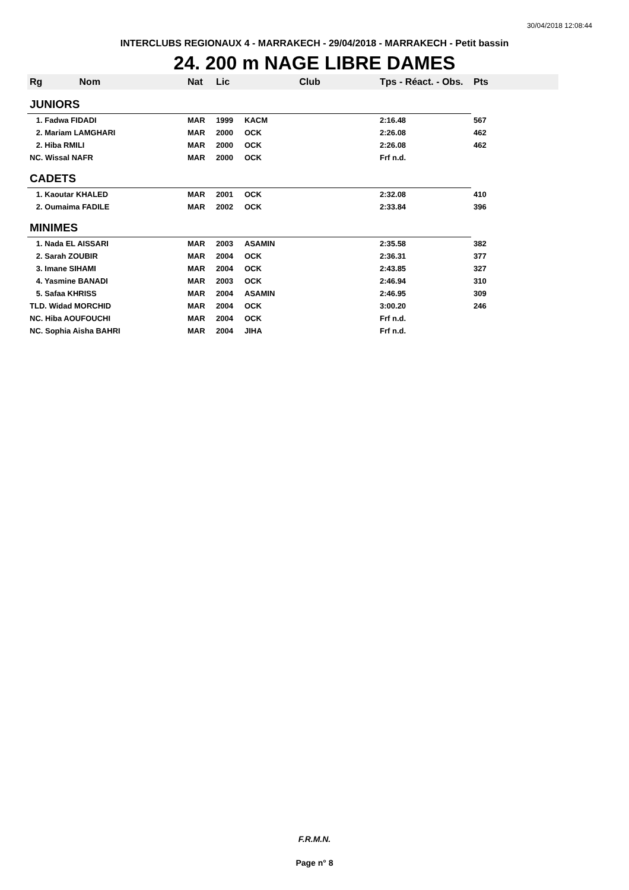30/04/2018 12:08:44
INTERCLUBS REGIONAUX 4 - MARRAKECH - 29/04/2018 - MARRAKECH - Petit bassin
24. 200 m NAGE LIBRE DAMES
| Rg Nom | | Nat | Lic | Club | Tps - Réact. - Obs. | Pts |
| --- | --- | --- | --- | --- | --- | --- |
| JUNIORS | | | | | | |
| 1. Fadwa FIDADI | | MAR | 1999 | KACM | 2:16.48 | 567 |
| 2. Mariam LAMGHARI | | MAR | 2000 | OCK | 2:26.08 | 462 |
| 2. Hiba RMILI | | MAR | 2000 | OCK | 2:26.08 | 462 |
| NC. Wissal NAFR | | MAR | 2000 | OCK | Frf n.d. | |
| CADETS | | | | | | |
| 1. Kaoutar KHALED | | MAR | 2001 | OCK | 2:32.08 | 410 |
| 2. Oumaima FADILE | | MAR | 2002 | OCK | 2:33.84 | 396 |
| MINIMES | | | | | | |
| 1. Nada EL AISSARI | | MAR | 2003 | ASAMIN | 2:35.58 | 382 |
| 2. Sarah ZOUBIR | | MAR | 2004 | OCK | 2:36.31 | 377 |
| 3. Imane SIHAMI | | MAR | 2004 | OCK | 2:43.85 | 327 |
| 4. Yasmine BANADI | | MAR | 2003 | OCK | 2:46.94 | 310 |
| 5. Safaa KHRISS | | MAR | 2004 | ASAMIN | 2:46.95 | 309 |
| TLD. Widad MORCHID | | MAR | 2004 | OCK | 3:00.20 | 246 |
| NC. Hiba AOUFOUCHI | | MAR | 2004 | OCK | Frf n.d. | |
| NC. Sophia Aisha BAHRI | | MAR | 2004 | JIHA | Frf n.d. | |
F.R.M.N.
Page n° 8